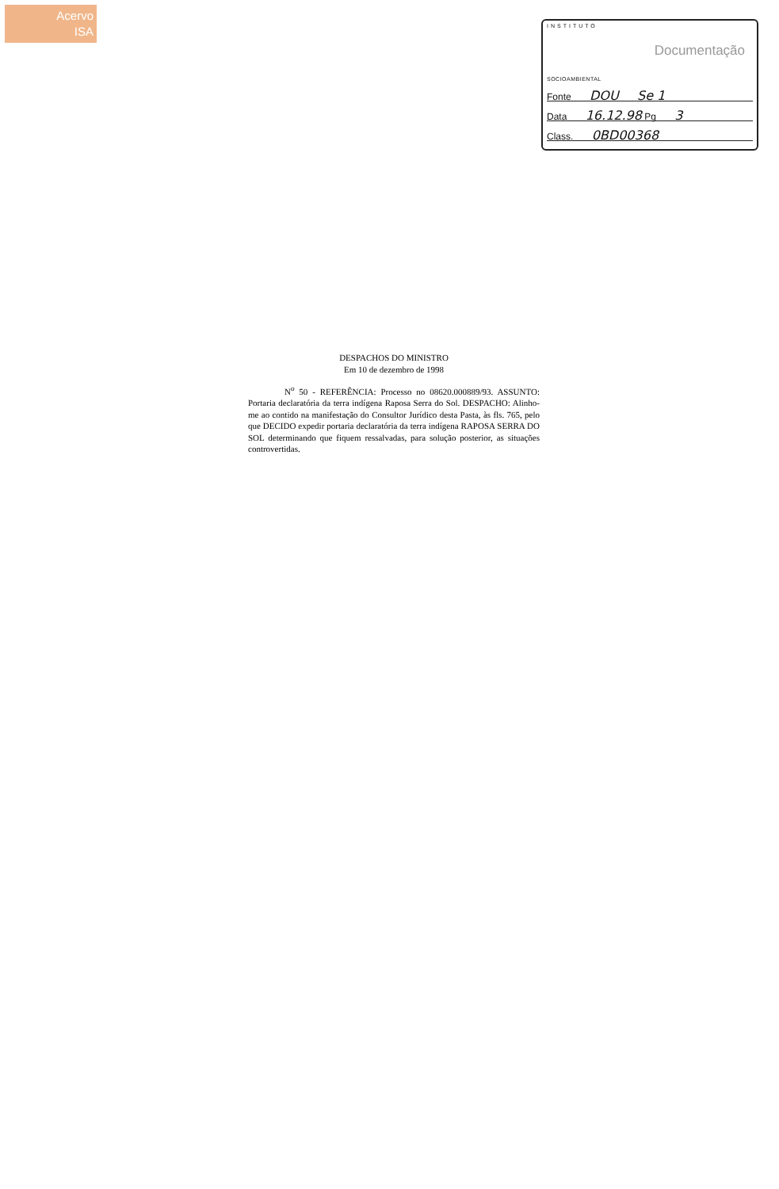Acervo
ISA
INSTITUTO
Documentação
SOCIOAMBIENTAL
Fonte DOU Se 1
Data 16.12.98 Pg 3
Class. 0BD00368
DESPACHOS DO MINISTRO
Em 10 de dezembro de 1998
N<sup>o</sup> 50 - REFERÊNCIA: Processo no 08620.000889/93. ASSUNTO: Portaria declaratória da terra indígena Raposa Serra do Sol. DESPACHO: Alinho-me ao contido na manifestação do Consultor Jurídico desta Pasta, às fls. 765, pelo que DECIDO expedir portaria declaratória da terra indígena RAPOSA SERRA DO SOL determinando que fiquem ressalvadas, para solução posterior, as situações controvertidas.